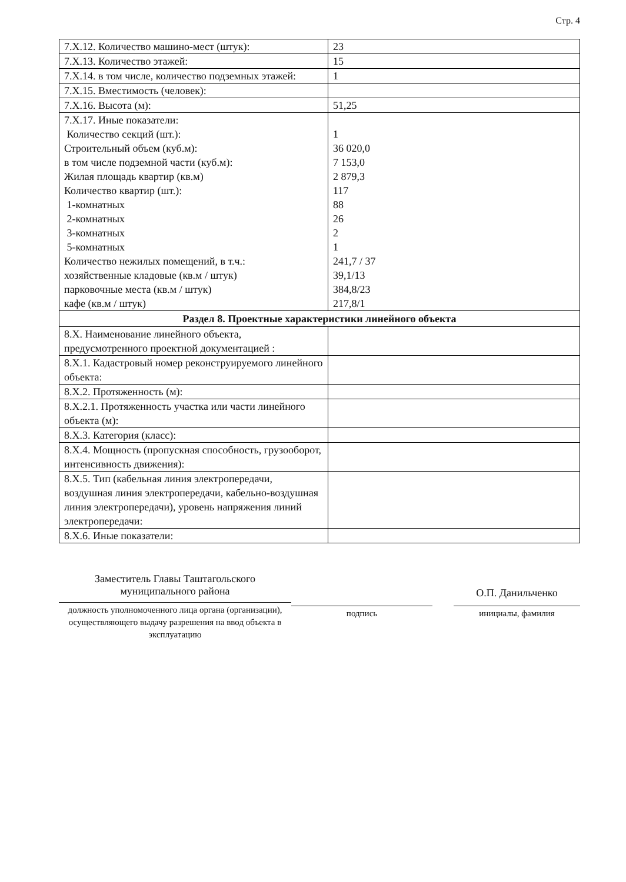Стр. 4
| 7.X.12. Количество машино-мест (штук): | 23 |
| 7.X.13. Количество этажей: | 15 |
| 7.X.14. в том числе, количество подземных этажей: | 1 |
| 7.X.15. Вместимость (человек): | |
| 7.X.16. Высота (м): | 51,25 |
| 7.X.17. Иные показатели: Количество секций (шт.): Строительный объем (куб.м): в том числе подземной части (куб.м): Жилая площадь квартир (кв.м) Количество квартир (шт.): 1-комнатных 2-комнатных 3-комнатных 5-комнатных Количество нежилых помещений, в т.ч.: хозяйственные кладовые (кв.м / штук) парковочные места (кв.м / штук) кафе (кв.м / штук) | 1 36 020,0 7 153,0 2 879,3 117 88 26 2 1 241,7 / 37 39,1/13 384,8/23 217,8/1 |
| Раздел 8. Проектные характеристики линейного объекта | |
| 8.X. Наименование линейного объекта, предусмотренного проектной документацией : | |
| 8.X.1. Кадастровый номер реконструируемого линейного объекта: | |
| 8.X.2. Протяженность (м): | |
| 8.X.2.1. Протяженность участка или части линейного объекта (м): | |
| 8.X.3. Категория (класс): | |
| 8.X.4. Мощность (пропускная способность, грузооборот, интенсивность движения): | |
| 8.X.5. Тип (кабельная линия электропередачи, воздушная линия электропередачи, кабельно-воздушная линия электропередачи), уровень напряжения линий электропередачи: | |
| 8.X.6. Иные показатели: | |
Заместитель Главы Таштагольского
муниципального района
должность уполномоченного лица органа (организации), осуществляющего выдачу разрешения на ввод объекта в эксплуатацию
подпись
О.П. Данильченко
инициалы, фамилия